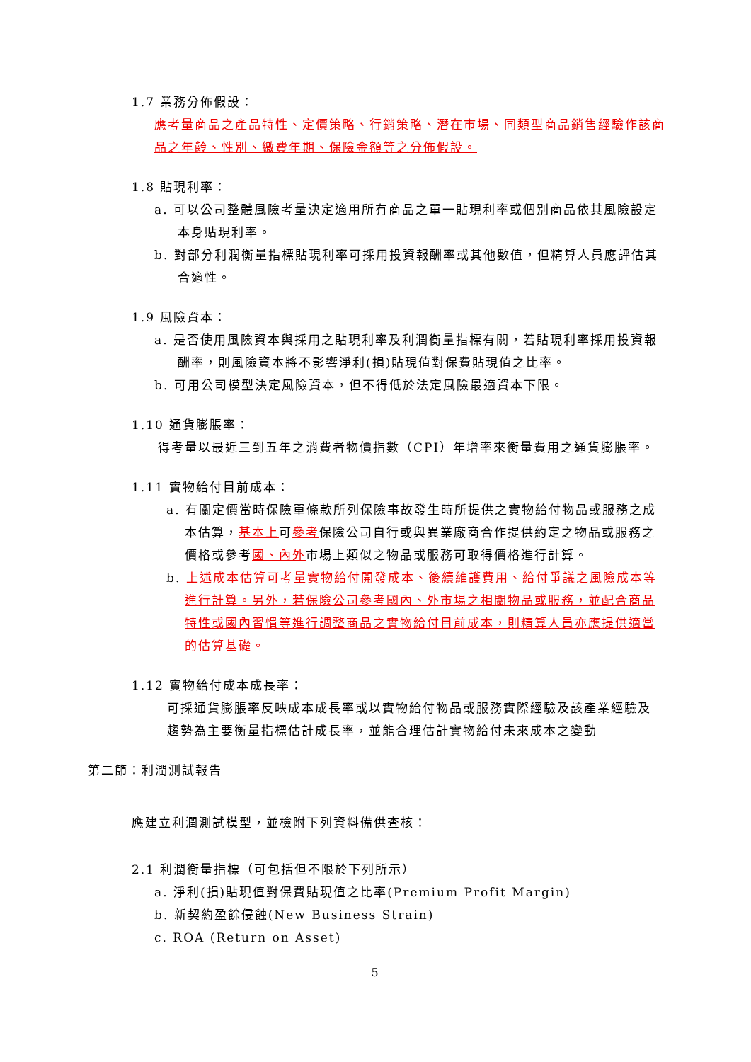1.7 業務分佈假設：
應考量商品之產品特性、定價策略、行銷策略、潛在市場、同類型商品銷售經驗作該商品之年齡、性別、繳費年期、保險金額等之分佈假設。
1.8 貼現利率：
a. 可以公司整體風險考量決定適用所有商品之單一貼現利率或個別商品依其風險設定本身貼現利率。
b. 對部分利潤衡量指標貼現利率可採用投資報酬率或其他數值，但精算人員應評估其合適性。
1.9 風險資本：
a. 是否使用風險資本與採用之貼現利率及利潤衡量指標有關，若貼現利率採用投資報酬率，則風險資本將不影響淨利(損)貼現值對保費貼現值之比率。
b. 可用公司模型決定風險資本，但不得低於法定風險最適資本下限。
1.10 通貨膨脹率：
得考量以最近三到五年之消費者物價指數（CPI）年增率來衡量費用之通貨膨脹率。
1.11 實物給付目前成本：
a. 有關定價當時保險單條款所列保險事故發生時所提供之實物給付物品或服務之成本估算，基本上可參考保險公司自行或與異業廠商合作提供約定之物品或服務之價格或參考國、內外市場上類似之物品或服務可取得價格進行計算。
b. 上述成本估算可考量實物給付開發成本、後續維護費用、給付爭議之風險成本等進行計算。另外，若保險公司參考國內、外市場之相關物品或服務，並配合商品特性或國內習慣等進行調整商品之實物給付目前成本，則精算人員亦應提供適當的估算基礎。
1.12 實物給付成本成長率：
可採通貨膨脹率反映成本成長率或以實物給付物品或服務實際經驗及該產業經驗及趨勢為主要衡量指標估計成長率，並能合理估計實物給付未來成本之變動
第二節：利潤測試報告
應建立利潤測試模型，並檢附下列資料備供查核：
2.1 利潤衡量指標（可包括但不限於下列所示）
a. 淨利(損)貼現值對保費貼現值之比率(Premium Profit Margin)
b. 新契約盈餘侵蝕(New Business Strain)
c. ROA (Return on Asset)
5